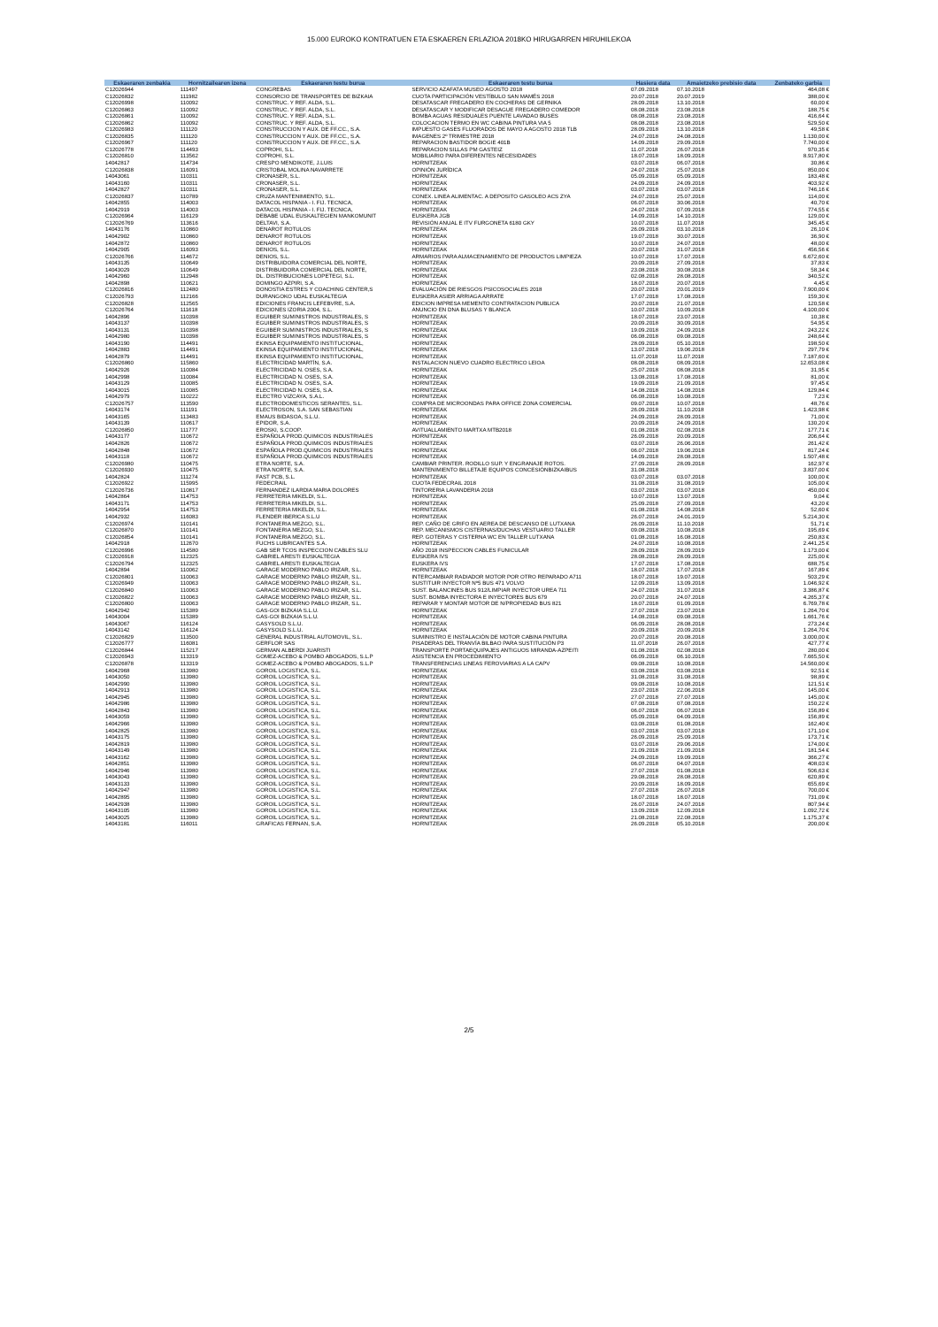15.000 EUROKO KONTRATUEN ETA ESKAEREN ERLAZIOA 2018KO HIRUGARREN HIRUHILEKOA
| Eskaeraren zenbakia | Hornitzailearen izena | Eskaeraren testu burua | Eskaeraren testu burua | Hasiera data | Amaietzeko prebisio data | Zenbateko garbia |
| --- | --- | --- | --- | --- | --- | --- |
| C12026944 | 111497 | CONGREBAS | SERVICIO AZAFATA MUSEO AGOSTO 2018 | 07.09.2018 | 07.10.2018 | 464,08 € |
| C12026832 | 111982 | CONSORCIO DE TRANSPORTES DE BIZKAIA | CUOTA PARTICIPACIÓN VESTÍBULO SAN MAMÉS 2018 | 20.07.2018 | 20.07.2019 | 388,00 € |
| C12026998 | 110092 | CONSTRUC. Y REF. ALDA, S.L. | DESATASCAR FREGADERO EN COCHERAS DE GERNIKA | 28.09.2018 | 13.10.2018 | 60,00 € |
| C12026863 | 110092 | CONSTRUC. Y REF. ALDA, S.L. | DESATASCAR Y MODIFICAR DESAGUE FREGADERO COMEDOR | 08.08.2018 | 23.08.2018 | 188,75 € |
| C12026861 | 110092 | CONSTRUC. Y REF. ALDA, S.L. | BOMBA AGUAS RESIDUALES PUENTE LAVADAO BUSES | 08.08.2018 | 23.08.2018 | 416,64 € |
| C12026862 | 110092 | CONSTRUC. Y REF. ALDA, S.L. | COLOCACION TERMO EN WC CABINA PINTURA VIA 5 | 08.08.2018 | 23.08.2018 | 529,50 € |
| C12026983 | 111120 | CONSTRUCCION Y AUX. DE FF.CC., S.A. | IMPUESTO GASES FLUORADOS DE MAYO A AGOSTO 2018 TLB | 28.09.2018 | 13.10.2018 | 49,58 € |
| C12026835 | 111120 | CONSTRUCCION Y AUX. DE FF.CC., S.A. | IMAGENES 2º TRIMESTRE 2018 | 24.07.2018 | 24.08.2018 | 1.130,00 € |
| C12026967 | 111120 | CONSTRUCCION Y AUX. DE FF.CC., S.A. | REPARACION BASTIDOR BOGIE 401B | 14.09.2018 | 29.09.2018 | 7.740,00 € |
| C12026778 | 114493 | COPROHI, S.L. | REPARACION SILLAS PM GASTEIZ | 11.07.2018 | 26.07.2018 | 970,35 € |
| C12026810 | 113562 | COPROHI, S.L. | MOBILIARIO PARA DIFERENTES NECESIDADES | 18.07.2018 | 18.09.2018 | 8.917,80 € |
| 14042817 | 114734 | CRESPO MENDIKOTE, J.LUIS | HORNITZEAK | 03.07.2018 | 06.07.2018 | 30,86 € |
| C12026838 | 116091 | CRISTOBAL MOLINA NAVARRETE | OPINIÓN JURÍDICA | 24.07.2018 | 25.07.2018 | 850,00 € |
| 14043061 | 110311 | CRONASER, S.L. | HORNITZEAK | 05.09.2018 | 05.09.2018 | 183,48 € |
| 14043160 | 110311 | CRONASER, S.L. | HORNITZEAK | 24.09.2018 | 24.09.2018 | 403,92 € |
| 14042827 | 110311 | CRONASER, S.L. | HORNITZEAK | 03.07.2018 | 03.07.2018 | 746,16 € |
| C12026837 | 110789 | CRUZA MANTENIMIENTO, S.L. | CONEX. LINEA ALIMENTAC. A DEPOSITO GASOLEO ACS ZYA | 24.07.2018 | 25.07.2018 | 114,00 € |
| 14042855 | 114003 | DATACOL HISPANIA - I. FIJ. TECNICA, | HORNITZEAK | 06.07.2018 | 30.06.2018 | 40,70 € |
| 14042919 | 114003 | DATACOL HISPANIA - I. FIJ. TECNICA, | HORNITZEAK | 24.07.2018 | 07.09.2018 | 774,55 € |
| C12026964 | 116129 | DEBABE UDAL EUSKALTEGIEN MANKOMUNIT | EUSKERA JGB | 14.09.2018 | 14.10.2018 | 129,00 € |
| C12026769 | 113616 | DELTAVI, S.A. | REVISIÓN ANUAL E ITV FURGONETA 6180 GKY | 10.07.2018 | 11.07.2018 | 345,45 € |
| 14043176 | 110860 | DENAROT ROTULOS | HORNITZEAK | 26.09.2018 | 03.10.2018 | 26,10 € |
| 14042902 | 110860 | DENAROT ROTULOS | HORNITZEAK | 19.07.2018 | 30.07.2018 | 36,90 € |
| 14042872 | 110860 | DENAROT ROTULOS | HORNITZEAK | 10.07.2018 | 24.07.2018 | 48,00 € |
| 14042905 | 116093 | DENIOS, S.L. | HORNITZEAK | 20.07.2018 | 31.07.2018 | 456,56 € |
| C12026766 | 114672 | DENIOS, S.L. | ARMARIOS PARA ALMACENAMIENTO DE PRODUCTOS LIMPIEZA | 10.07.2018 | 17.07.2018 | 6.672,60 € |
| 14043135 | 110649 | DISTRIBUIDORA COMERCIAL DEL NORTE, | HORNITZEAK | 20.09.2018 | 27.09.2018 | 37,83 € |
| 14043029 | 110649 | DISTRIBUIDORA COMERCIAL DEL NORTE, | HORNITZEAK | 23.08.2018 | 30.08.2018 | 58,34 € |
| 14042960 | 112948 | DL. DISTRIBUCIONES LOPETEGI, S.L. | HORNITZEAK | 02.08.2018 | 28.08.2018 | 340,52 € |
| 14042898 | 110621 | DOMINGO AZPIRI, S.A. | HORNITZEAK | 18.07.2018 | 20.07.2018 | 4,45 € |
| C12026816 | 112480 | DONOSTIA ESTRES Y COACHING CENTER,S | EVALUACIÓN DE RIESGOS PSICOSOCIALES 2018 | 20.07.2018 | 20.01.2019 | 7.900,00 € |
| C12026793 | 112166 | DURANGOKO UDAL EUSKALTEGIA | EUSKERA ASIER ARRIAGA ARRATE | 17.07.2018 | 17.08.2018 | 159,30 € |
| C12026828 | 112565 | EDICIONES FRANCIS LEFEBVRE, S.A. | EDICION IMPRESA MEMENTO CONTRATACION PUBLICA | 20.07.2018 | 21.07.2018 | 120,58 € |
| C12026764 | 111618 | EDICIONES IZORIA 2004, S.L. | ANUNCIO EN DNA BLUSAS Y BLANCA | 10.07.2018 | 10.09.2018 | 4.100,00 € |
| 14042896 | 110398 | EGUIBER SUMINISTROS INDUSTRIALES, S | HORNITZEAK | 18.07.2018 | 23.07.2018 | 10,38 € |
| 14043137 | 110398 | EGUIBER SUMINISTROS INDUSTRIALES, S | HORNITZEAK | 20.09.2018 | 30.09.2018 | 54,95 € |
| 14043131 | 110398 | EGUIBER SUMINISTROS INDUSTRIALES, S | HORNITZEAK | 19.09.2018 | 24.09.2018 | 243,22 € |
| 14042980 | 110398 | EGUIBER SUMINISTROS INDUSTRIALES, S | HORNITZEAK | 06.08.2018 | 09.08.2018 | 248,64 € |
| 14043190 | 114491 | EKINSA EQUIPAMIENTO INSTITUCIONAL, | HORNITZEAK | 28.09.2018 | 05.10.2018 | 198,50 € |
| 14042883 | 114491 | EKINSA EQUIPAMIENTO INSTITUCIONAL, | HORNITZEAK | 13.07.2018 | 19.06.2018 | 297,79 € |
| 14042879 | 114491 | EKINSA EQUIPAMIENTO INSTITUCIONAL, | HORNITZEAK | 11.07.2018 | 11.07.2018 | 7.187,60 € |
| C12026860 | 115860 | ELECTRICIDAD MARTÍN, S.A. | INSTALACION NUEVO CUADRO ELECTRICO LEIOA | 08.08.2018 | 08.09.2018 | 12.653,08 € |
| 14042926 | 110084 | ELECTRICIDAD N. OSES, S.A. | HORNITZEAK | 25.07.2018 | 08.08.2018 | 31,95 € |
| 14042998 | 110084 | ELECTRICIDAD N. OSES, S.A. | HORNITZEAK | 13.08.2018 | 17.08.2018 | 81,00 € |
| 14043129 | 110085 | ELECTRICIDAD N. OSES, S.A. | HORNITZEAK | 19.09.2018 | 21.09.2018 | 97,45 € |
| 14043015 | 110085 | ELECTRICIDAD N. OSES, S.A. | HORNITZEAK | 14.08.2018 | 14.08.2018 | 129,84 € |
| 14042979 | 110222 | ELECTRO VIZCAYA, S.A.L. | HORNITZEAK | 06.08.2018 | 10.08.2018 | 7,23 € |
| C12026757 | 113590 | ELECTRODOMESTICOS SERANTES, S.L. | COMPRA DE MICROONDAS PARA OFFICE ZONA COMERCIAL | 09.07.2018 | 10.07.2018 | 48,76 € |
| 14043174 | 111191 | ELECTROSON, S.A. SAN SEBASTIAN | HORNITZEAK | 26.09.2018 | 11.10.2018 | 1.423,98 € |
| 14043165 | 113483 | EMAUS BIDASOA, S.L.U. | HORNITZEAK | 24.09.2018 | 28.09.2018 | 71,00 € |
| 14043139 | 110617 | EPIDOR, S.A. | HORNITZEAK | 20.09.2018 | 24.09.2018 | 130,20 € |
| C12026850 | 111777 | EROSKI, S.COOP. | AVITUALLAMIENTO MARTXA MTB2018 | 01.08.2018 | 02.08.2018 | 177,71 € |
| 14043177 | 110672 | ESPAÑOLA PROD.QUIMICOS INDUSTRIALES | HORNITZEAK | 26.09.2018 | 20.09.2018 | 206,64 € |
| 14042826 | 110672 | ESPAÑOLA PROD.QUIMICOS INDUSTRIALES | HORNITZEAK | 03.07.2018 | 26.06.2018 | 261,42 € |
| 14042848 | 110672 | ESPAÑOLA PROD.QUIMICOS INDUSTRIALES | HORNITZEAK | 06.07.2018 | 19.06.2018 | 817,24 € |
| 14043118 | 110672 | ESPAÑOLA PROD.QUIMICOS INDUSTRIALES | HORNITZEAK | 14.09.2018 | 28.08.2018 | 1.507,48 € |
| C12026980 | 110475 | ETRA NORTE, S.A. | CAMBIAR PRINTER. RODILLO SUP. Y ENGRANAJE ROTOS. | 27.09.2018 | 28.09.2018 | 162,97 € |
| C12026930 | 110475 | ETRA NORTE, S.A. | MANTENIMIENTO BILLETAJE EQUIPOS CONCESIÓNBIZKAIBUS | 31.08.2018 | | 3.837,00 € |
| 14042824 | 111274 | FAST PCB, S.L. | HORNITZEAK | 03.07.2018 | 03.07.2018 | 100,00 € |
| C12026922 | 115995 | FEDECRAIL | CUOTA FEDECRAIL 2018 | 31.08.2018 | 31.08.2019 | 105,00 € |
| C12026736 | 110817 | FERNANDEZ ILARDIA MARIA DOLORES | TINTORERIA LAVANDERIA 2018 | 03.07.2018 | 03.07.2018 | 450,00 € |
| 14042864 | 114753 | FERRETERIA MIKELDI, S.L. | HORNITZEAK | 10.07.2018 | 13.07.2018 | 9,04 € |
| 14043171 | 114753 | FERRETERIA MIKELDI, S.L. | HORNITZEAK | 25.09.2018 | 27.09.2018 | 43,20 € |
| 14042954 | 114753 | FERRETERIA MIKELDI, S.L. | HORNITZEAK | 01.08.2018 | 14.08.2018 | 52,60 € |
| 14042932 | 116083 | FLENDER IBERICA S.L.U | HORNITZEAK | 26.07.2018 | 24.01.2019 | 5.214,30 € |
| C12026974 | 110141 | FONTANERIA MEZGO, S.L. | REP. CAÑO DE GRIFO EN AEREA DE DESCANSO DE LUTXANA | 26.09.2018 | 11.10.2018 | 51,71 € |
| C12026870 | 110141 | FONTANERIA MEZGO, S.L. | REP. MECANISMOS CISTERNAS/DUCHAS VESTUARIO TALLER | 09.08.2018 | 10.08.2018 | 195,69 € |
| C12026854 | 110141 | FONTANERIA MEZGO, S.L. | REP. GOTERAS Y CISTERNA WC EN TALLER LUTXANA | 01.08.2018 | 16.08.2018 | 250,83 € |
| 14042918 | 112670 | FUCHS LUBRICANTES S.A. | HORNITZEAK | 24.07.2018 | 10.08.2018 | 2.441,25 € |
| C12026996 | 114580 | GAB SER TCOS INSPECCION CABLES SLU | AÑO 2018 INSPECCION CABLES FUNICULAR | 28.09.2018 | 28.09.2019 | 1.173,00 € |
| C12026918 | 112325 | GABRIEL ARESTI EUSKALTEGIA | EUSKERA IVS | 28.08.2018 | 28.09.2018 | 225,00 € |
| C12026794 | 112325 | GABRIEL ARESTI EUSKALTEGIA | EUSKERA IVS | 17.07.2018 | 17.08.2018 | 688,75 € |
| 14042894 | 110062 | GARAGE MODERNO PABLO IRIZAR, S.L. | HORNITZEAK | 18.07.2018 | 17.07.2018 | 167,89 € |
| C12026801 | 110063 | GARAGE MODERNO PABLO IRIZAR, S.L. | INTERCAMBIAR RADIADOR MOTOR POR OTRO REPARADO A711 | 18.07.2018 | 19.07.2018 | 503,29 € |
| C12026949 | 110063 | GARAGE MODERNO PABLO IRIZAR, S.L. | SUSTITUIR INYECTOR Nº5 BUS 471 VOLVO | 12.09.2018 | 13.09.2018 | 1.046,92 € |
| C12026840 | 110063 | GARAGE MODERNO PABLO IRIZAR, S.L. | SUST. BALANCINES BUS 912/LIMPIAR INYECTOR UREA 711 | 24.07.2018 | 31.07.2018 | 3.386,87 € |
| C12026822 | 110063 | GARAGE MODERNO PABLO IRIZAR, S.L. | SUST. BOMBA INYECTORA E INYECTORES BUS 679 | 20.07.2018 | 24.07.2018 | 4.265,37 € |
| C12026800 | 110063 | GARAGE MODERNO PABLO IRIZAR, S.L. | REPARAR Y MONTAR MOTOR DE N/PROPIEDAD BUS 821 | 18.07.2018 | 01.09.2018 | 6.769,78 € |
| 14042942 | 115389 | GAS-GOI BIZKAIA S.L.U. | HORNITZEAK | 27.07.2018 | 23.07.2018 | 1.264,70 € |
| 14043004 | 115389 | GAS-GOI BIZKAIA S.L.U. | HORNITZEAK | 14.08.2018 | 09.08.2018 | 1.661,76 € |
| 14043067 | 116124 | GASYSOLD S.L.U. | HORNITZEAK | 06.09.2018 | 28.08.2018 | 273,24 € |
| 14043142 | 116124 | GASYSOLD S.L.U. | HORNITZEAK | 20.09.2018 | 20.09.2018 | 1.264,70 € |
| C12026829 | 113500 | GENERAL INDUSTRIAL AUTOMOVIL, S.L. | SUMINISTRO E INSTALACIÓN DE MOTOR CABINA PINTURA | 20.07.2018 | 20.08.2018 | 3.000,00 € |
| C12026777 | 116081 | GERFLOR SAS | PISADERAS DEL TRANVÍA BILBAO PARA SUSTITUCIÓN P3 | 11.07.2018 | 26.07.2018 | 427,77 € |
| C12026844 | 115217 | GERMAN ALBERDI JUARISTI | TRANSPORTE PORTAEQUIPAJES ANTIGUOS MIRANDA-AZPEITI | 01.08.2018 | 02.08.2018 | 280,00 € |
| C12026943 | 113319 | GOMEZ-ACEBO & POMBO ABOGADOS, S.L.P | ASISTENCIA EN PROCEDIMIENTO | 06.09.2018 | 06.10.2018 | 7.665,50 € |
| C12026878 | 113319 | GOMEZ-ACEBO & POMBO ABOGADOS, S.L.P | TRANSFERENCIAS LINEAS FEROVIARIAS A LA CAPV | 09.08.2018 | 10.08.2018 | 14.560,00 € |
| 14042968 | 113980 | GOROIL LOGISTICA, S.L. | HORNITZEAK | 03.08.2018 | 03.08.2018 | 92,51 € |
| 14043050 | 113980 | GOROIL LOGISTICA, S.L. | HORNITZEAK | 31.08.2018 | 31.08.2018 | 98,89 € |
| 14042990 | 113980 | GOROIL LOGISTICA, S.L. | HORNITZEAK | 09.08.2018 | 10.08.2018 | 121,51 € |
| 14042913 | 113980 | GOROIL LOGISTICA, S.L. | HORNITZEAK | 23.07.2018 | 22.06.2018 | 145,00 € |
| 14042945 | 113980 | GOROIL LOGISTICA, S.L. | HORNITZEAK | 27.07.2018 | 27.07.2018 | 145,00 € |
| 14042986 | 113980 | GOROIL LOGISTICA, S.L. | HORNITZEAK | 07.08.2018 | 07.08.2018 | 150,22 € |
| 14042843 | 113980 | GOROIL LOGISTICA, S.L. | HORNITZEAK | 06.07.2018 | 06.07.2018 | 156,89 € |
| 14043059 | 113980 | GOROIL LOGISTICA, S.L. | HORNITZEAK | 05.09.2018 | 04.09.2018 | 156,89 € |
| 14042966 | 113980 | GOROIL LOGISTICA, S.L. | HORNITZEAK | 03.08.2018 | 01.08.2018 | 162,40 € |
| 14042825 | 113980 | GOROIL LOGISTICA, S.L. | HORNITZEAK | 03.07.2018 | 03.07.2018 | 171,10 € |
| 14043175 | 113980 | GOROIL LOGISTICA, S.L. | HORNITZEAK | 26.09.2018 | 25.09.2018 | 173,71 € |
| 14042819 | 113980 | GOROIL LOGISTICA, S.L. | HORNITZEAK | 03.07.2018 | 29.06.2018 | 174,00 € |
| 14043149 | 113980 | GOROIL LOGISTICA, S.L. | HORNITZEAK | 21.09.2018 | 21.09.2018 | 181,54 € |
| 14043162 | 113980 | GOROIL LOGISTICA, S.L. | HORNITZEAK | 24.09.2018 | 19.09.2018 | 366,27 € |
| 14042851 | 113980 | GOROIL LOGISTICA, S.L. | HORNITZEAK | 06.07.2018 | 04.07.2018 | 408,03 € |
| 14042946 | 113980 | GOROIL LOGISTICA, S.L. | HORNITZEAK | 27.07.2018 | 01.08.2018 | 506,63 € |
| 14043043 | 113980 | GOROIL LOGISTICA, S.L. | HORNITZEAK | 29.08.2018 | 28.08.2018 | 620,89 € |
| 14043133 | 113980 | GOROIL LOGISTICA, S.L. | HORNITZEAK | 20.09.2018 | 18.09.2018 | 655,69 € |
| 14042947 | 113980 | GOROIL LOGISTICA, S.L. | HORNITZEAK | 27.07.2018 | 26.07.2018 | 700,00 € |
| 14042895 | 113980 | GOROIL LOGISTICA, S.L. | HORNITZEAK | 18.07.2018 | 18.07.2018 | 731,09 € |
| 14042938 | 113980 | GOROIL LOGISTICA, S.L. | HORNITZEAK | 26.07.2018 | 24.07.2018 | 807,94 € |
| 14043105 | 113980 | GOROIL LOGISTICA, S.L. | HORNITZEAK | 13.09.2018 | 12.09.2018 | 1.092,72 € |
| 14043025 | 113980 | GOROIL LOGISTICA, S.L. | HORNITZEAK | 21.08.2018 | 22.08.2018 | 1.175,37 € |
| 14043181 | 116011 | GRAFICAS FERNAN, S.A. | HORNITZEAK | 26.09.2018 | 05.10.2018 | 200,00 € |
2/5